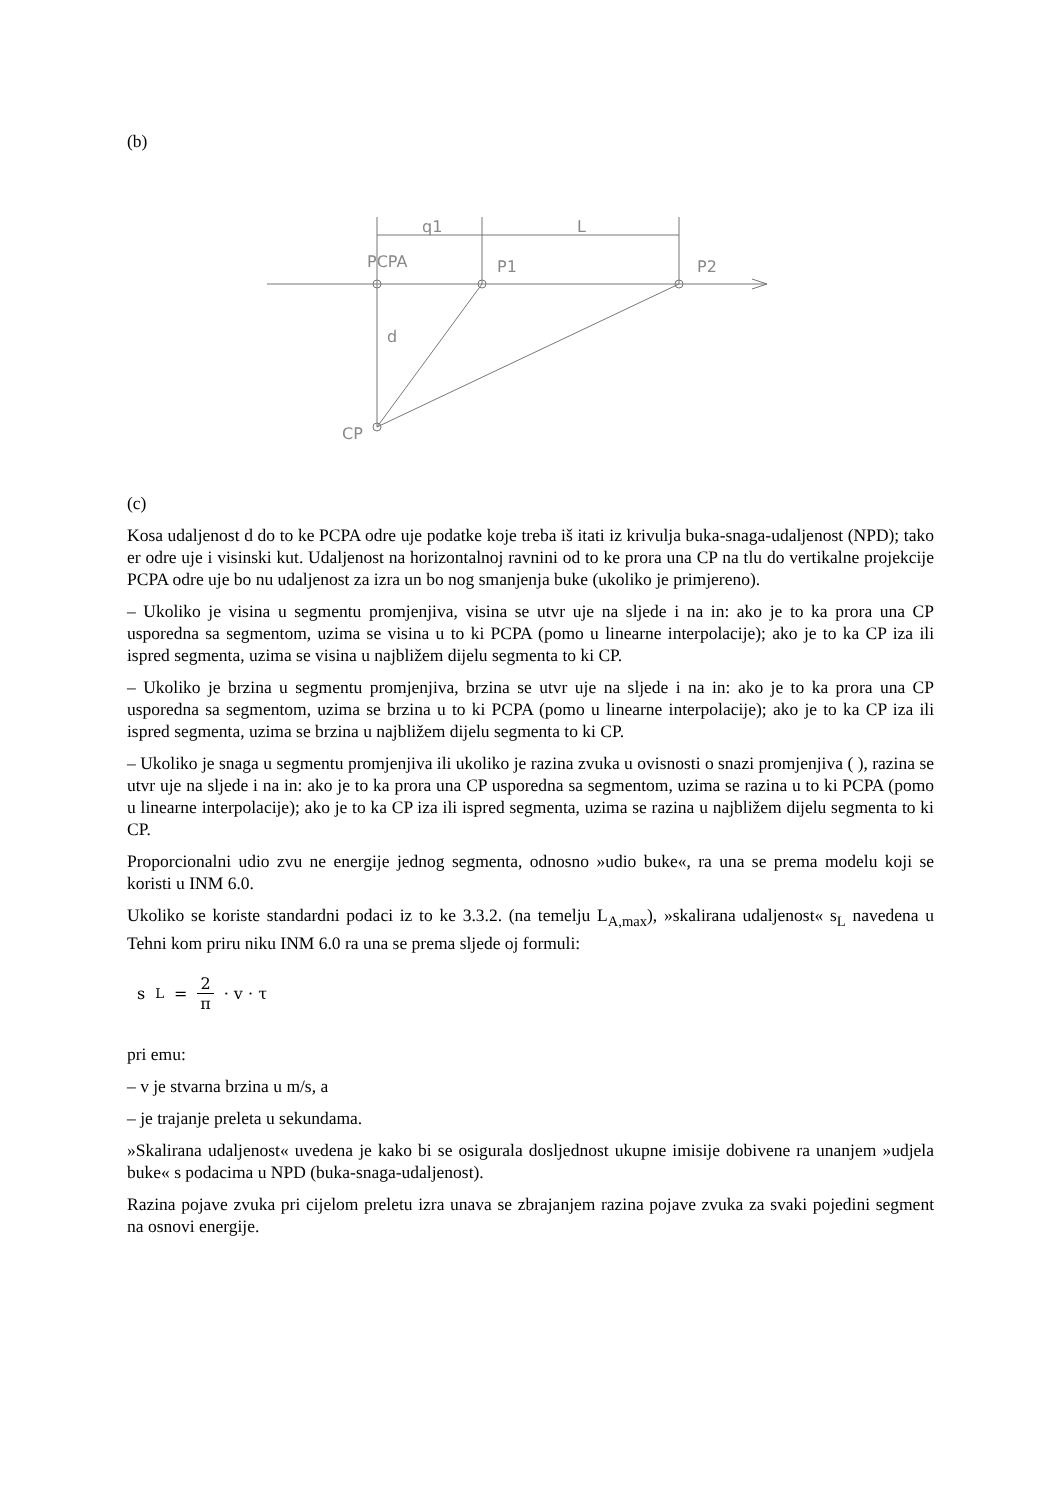(b)
q1
L
PCPA
P1
P2
d
CP
(c)
Kosa udaljenost d do to ke PCPA odre uje podatke koje treba iš itati iz krivulja buka-snaga-udaljenost (NPD); tako er odre uje i visinski kut. Udaljenost na horizontalnoj ravnini od to ke prora una CP na tlu do vertikalne projekcije PCPA odre uje bo nu udaljenost za izra un bo nog smanjenja buke (ukoliko je primjereno).
– Ukoliko je visina u segmentu promjenjiva, visina se utvr uje na sljede i na in: ako je to ka prora una CP usporedna sa segmentom, uzima se visina u to ki PCPA (pomo u linearne interpolacije); ako je to ka CP iza ili ispred segmenta, uzima se visina u najbližem dijelu segmenta to ki CP.
– Ukoliko je brzina u segmentu promjenjiva, brzina se utvr uje na sljede i na in: ako je to ka prora una CP usporedna sa segmentom, uzima se brzina u to ki PCPA (pomo u linearne interpolacije); ako je to ka CP iza ili ispred segmenta, uzima se brzina u najbližem dijelu segmenta to ki CP.
– Ukoliko je snaga u segmentu promjenjiva ili ukoliko je razina zvuka u ovisnosti o snazi promjenjiva ( ), razina se utvr uje na sljede i na in: ako je to ka prora una CP usporedna sa segmentom, uzima se razina u to ki PCPA (pomo u linearne interpolacije); ako je to ka CP iza ili ispred segmenta, uzima se razina u najbližem dijelu segmenta to ki CP.
Proporcionalni udio zvu ne energije jednog segmenta, odnosno »udio buke«, ra una se prema modelu koji se koristi u INM 6.0.
Ukoliko se koriste standardni podaci iz to ke 3.3.2. (na temelju L<sub>A,max</sub>), »skalirana udaljenost« s<sub>L</sub> navedena u Tehni kom priru niku INM 6.0 ra una se prema sljede oj formuli:
s<sub>L</sub> = 2 π · v · τ
pri emu:
– v je stvarna brzina u m/s, a
– je trajanje preleta u sekundama.
»Skalirana udaljenost« uvedena je kako bi se osigurala dosljednost ukupne imisije dobivene ra unanjem »udjela buke« s podacima u NPD (buka-snaga-udaljenost).
Razina pojave zvuka pri cijelom preletu izra unava se zbrajanjem razina pojave zvuka za svaki pojedini segment na osnovi energije.